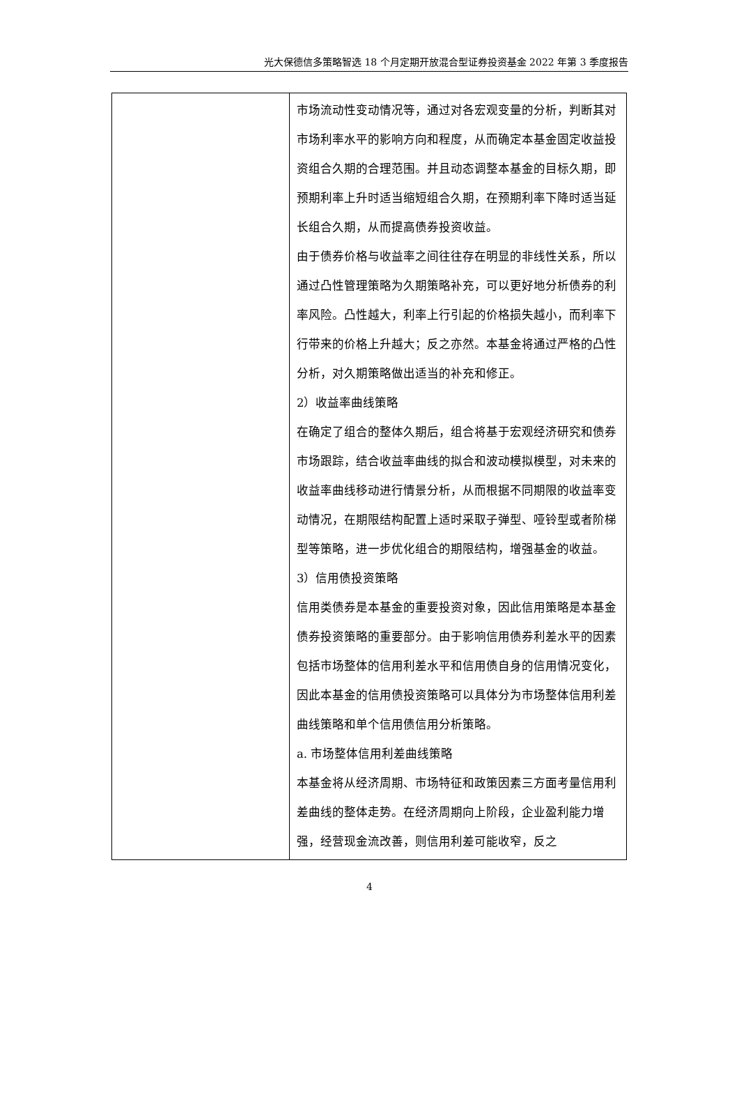光大保德信多策略智选 18 个月定期开放混合型证券投资基金 2022 年第 3 季度报告
| | 市场流动性变动情况等，通过对各宏观变量的分析，判断其对市场利率水平的影响方向和程度，从而确定本基金固定收益投资组合久期的合理范围。并且动态调整本基金的目标久期，即预期利率上升时适当缩短组合久期，在预期利率下降时适当延长组合久期，从而提高债券投资收益。 由于债券价格与收益率之间往往存在明显的非线性关系，所以通过凸性管理策略为久期策略补充，可以更好地分析债券的利率风险。凸性越大，利率上行引起的价格损失越小，而利率下行带来的价格上升越大；反之亦然。本基金将通过严格的凸性分析，对久期策略做出适当的补充和修正。 2）收益率曲线策略 在确定了组合的整体久期后，组合将基于宏观经济研究和债券市场跟踪，结合收益率曲线的拟合和波动模拟模型，对未来的收益率曲线移动进行情景分析，从而根据不同期限的收益率变动情况，在期限结构配置上适时采取子弹型、哑铃型或者阶梯型等策略，进一步优化组合的期限结构，增强基金的收益。 3）信用债投资策略 信用类债券是本基金的重要投资对象，因此信用策略是本基金债券投资策略的重要部分。由于影响信用债券利差水平的因素包括市场整体的信用利差水平和信用债自身的信用情况变化，因此本基金的信用债投资策略可以具体分为市场整体信用利差曲线策略和单个信用债信用分析策略。 a. 市场整体信用利差曲线策略 本基金将从经济周期、市场特征和政策因素三方面考量信用利差曲线的整体走势。在经济周期向上阶段，企业盈利能力增强，经营现金流改善，则信用利差可能收窄，反之 |
4